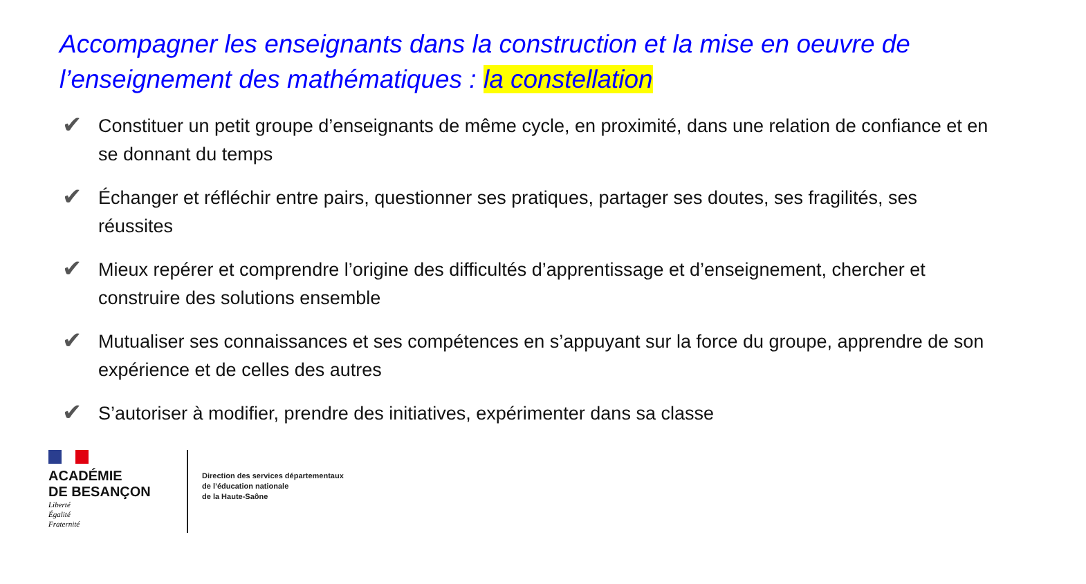Accompagner les enseignants dans la construction et la mise en oeuvre de l’enseignement des mathématiques : la constellation
✔ Constituer un petit groupe d’enseignants de même cycle, en proximité, dans une relation de confiance et en se donnant du temps
✔ Échanger et réfléchir entre pairs, questionner ses pratiques, partager ses doutes, ses fragilités, ses réussites
✔ Mieux repérer et comprendre l’origine des difficultés d’apprentissage et d’enseignement, chercher et construire des solutions ensemble
✔ Mutualiser ses connaissances et ses compétences en s’appuyant sur la force du groupe, apprendre de son expérience et de celles des autres
✔ S’autoriser à modifier, prendre des initiatives, expérimenter dans sa classe
ACADÉMIE
DE BESANÇON
Liberté
Égalité
Fraternité
Direction des services départementaux
de l’éducation nationale
de la Haute-Saône